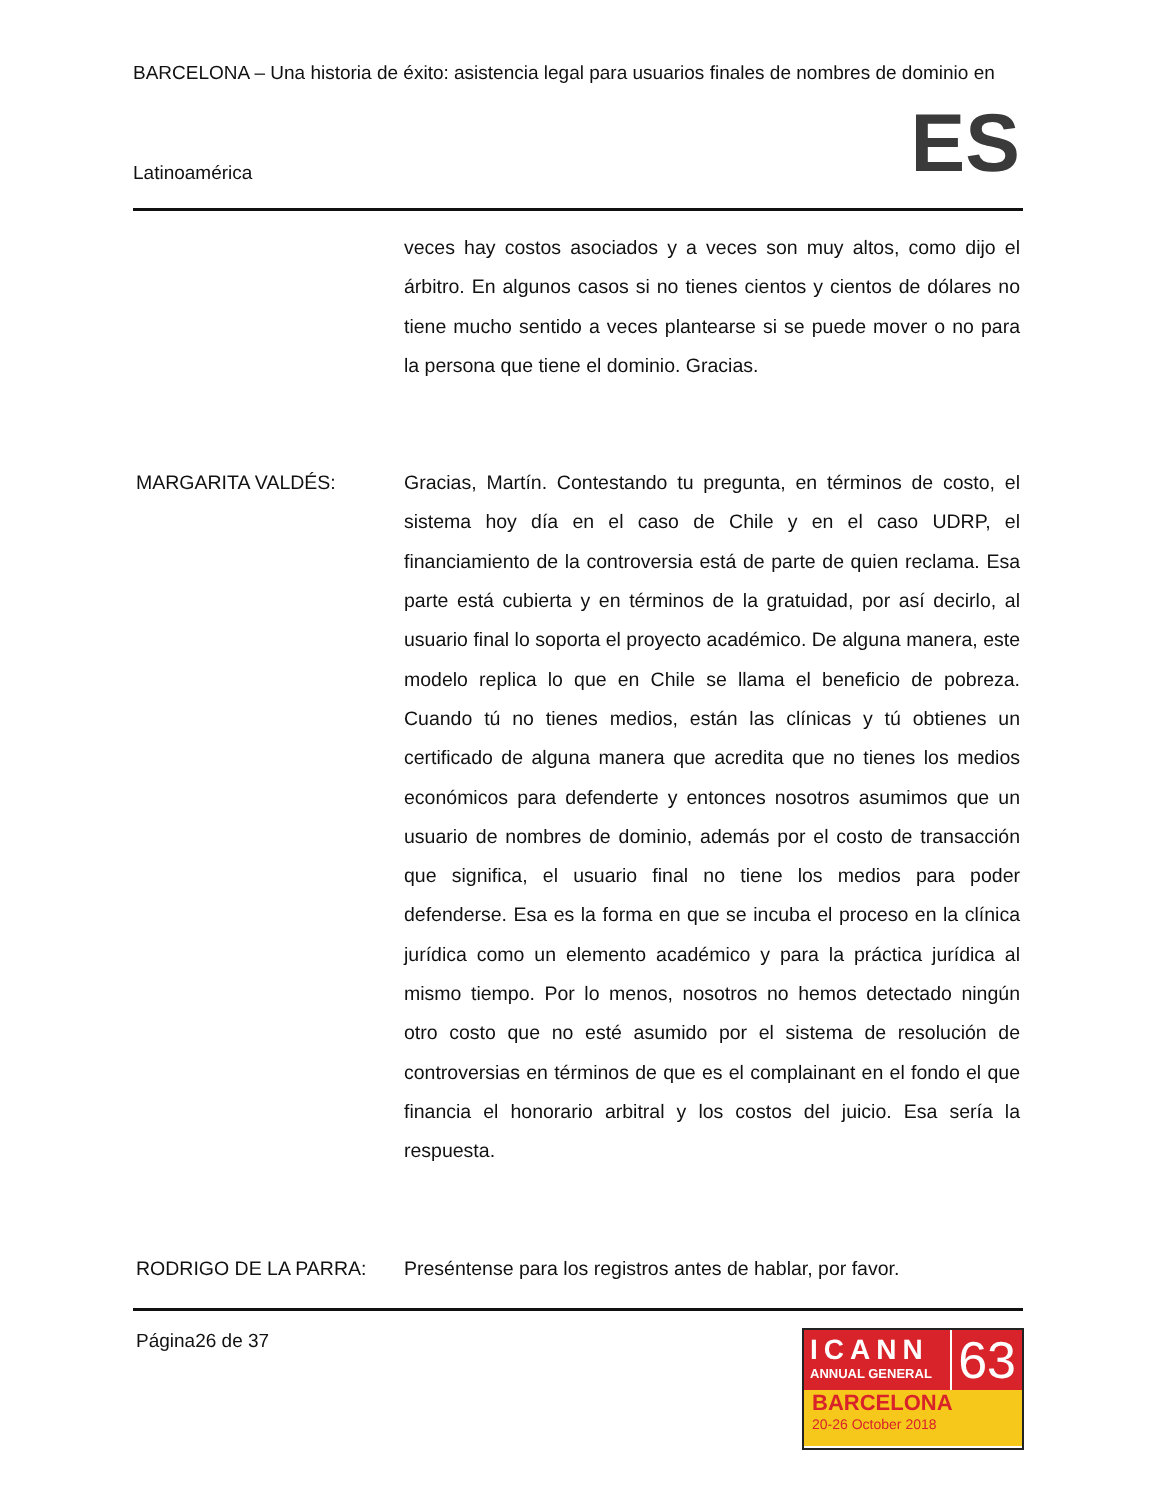BARCELONA – Una historia de éxito: asistencia legal para usuarios finales de nombres de dominio en
Latinoamérica ES
veces hay costos asociados y a veces son muy altos, como dijo el árbitro. En algunos casos si no tienes cientos y cientos de dólares no tiene mucho sentido a veces plantearse si se puede mover o no para la persona que tiene el dominio. Gracias.
MARGARITA VALDÉS:
Gracias, Martín. Contestando tu pregunta, en términos de costo, el sistema hoy día en el caso de Chile y en el caso UDRP, el financiamiento de la controversia está de parte de quien reclama. Esa parte está cubierta y en términos de la gratuidad, por así decirlo, al usuario final lo soporta el proyecto académico. De alguna manera, este modelo replica lo que en Chile se llama el beneficio de pobreza. Cuando tú no tienes medios, están las clínicas y tú obtienes un certificado de alguna manera que acredita que no tienes los medios económicos para defenderte y entonces nosotros asumimos que un usuario de nombres de dominio, además por el costo de transacción que significa, el usuario final no tiene los medios para poder defenderse. Esa es la forma en que se incuba el proceso en la clínica jurídica como un elemento académico y para la práctica jurídica al mismo tiempo. Por lo menos, nosotros no hemos detectado ningún otro costo que no esté asumido por el sistema de resolución de controversias en términos de que es el complainant en el fondo el que financia el honorario arbitral y los costos del juicio. Esa sería la respuesta.
RODRIGO DE LA PARRA:
Preséntense para los registros antes de hablar, por favor.
Página26 de 37
ICANN
ANNUAL GENERAL
63
BARCELONA
20-26 October 2018